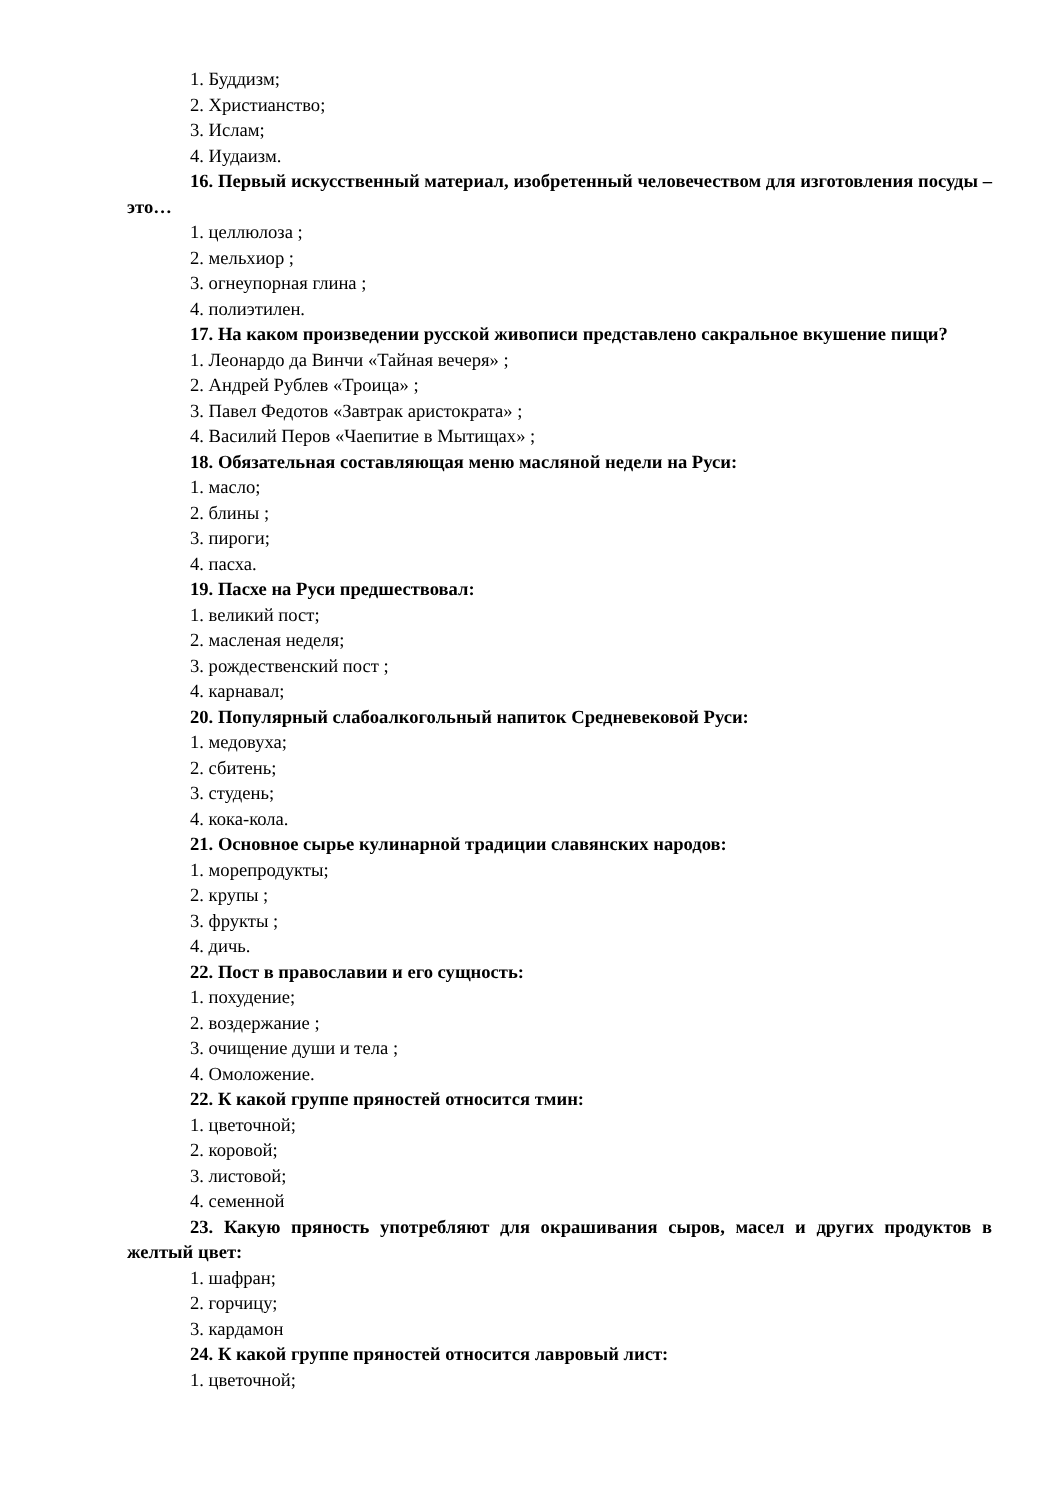1. Буддизм;
2. Христианство;
3. Ислам;
4. Иудаизм.
16. Первый искусственный материал, изобретенный человечеством для изготовления посуды – это…
1. целлюлоза ;
2. мельхиор ;
3. огнеупорная глина ;
4. полиэтилен.
17. На каком произведении русской живописи представлено сакральное вкушение пищи?
1. Леонардо да Винчи «Тайная вечеря» ;
2. Андрей Рублев «Троица» ;
3. Павел Федотов «Завтрак аристократа» ;
4. Василий Перов «Чаепитие в Мытищах» ;
18. Обязательная составляющая меню масляной недели на Руси:
1. масло;
2. блины ;
3. пироги;
4. пасха.
19. Пасхе на Руси предшествовал:
1. великий пост;
2. масленая неделя;
3. рождественский пост ;
4. карнавал;
20. Популярный слабоалкогольный напиток Средневековой Руси:
1. медовуха;
2. сбитень;
3. студень;
4. кока-кола.
21. Основное сырье кулинарной традиции славянских народов:
1. морепродукты;
2. крупы ;
3. фрукты ;
4. дичь.
22. Пост в православии и его сущность:
1. похудение;
2. воздержание ;
3. очищение души и тела ;
4. Омоложение.
22. К какой группе пряностей относится тмин:
1. цветочной;
2. коровой;
3. листовой;
4. семенной
23. Какую пряность употребляют для окрашивания сыров, масел и других продуктов в желтый цвет:
1. шафран;
2. горчицу;
3. кардамон
24. К какой группе пряностей относится лавровый лист:
1. цветочной;